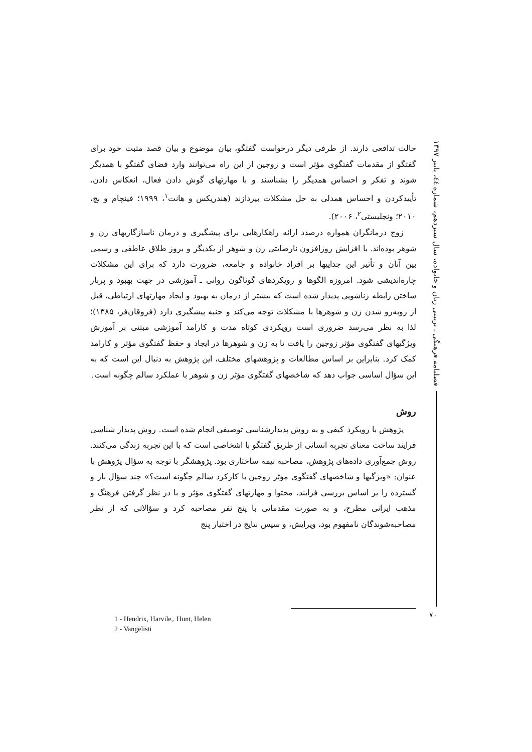حالت تدافعی دارند. از طرفی دیگر درخواست گفتگو، بیان موضوع و بیان قصد مثبت خود برای گفتگو از مقدمات گفتگوی مؤثر است و زوجین از این راه می‌توانند وارد فضای گفتگو با همدیگر شوند و تفکر و احساس همدیگر را بشناسند و با مهارتهای گوش دادن فعال، انعکاس دادن، تأییدکردن و احساس همدلی به حل مشکلات بپردازند (هندریکس و هانت<sup>۱</sup>، ۱۹۹۹؛ فینچام و بچ، ۲۰۱۰؛ ونجلیستی<sup>۲</sup>، ۲۰۰۶).
زوج درمانگران همواره درصدد ارائه راهکارهایی برای پیشگیری و درمان ناسازگاریهای زن و شوهر بوده‌اند. با افزایش روزافزون نارضایتی زن و شوهر از یکدیگر و بروز طلاق عاطفی و رسمی بین آنان و تأثیر این جداییها بر افراد خانواده و جامعه، ضرورت دارد که برای این مشکلات چاره‌اندیشی شود. امروزه الگوها و رویکردهای گوناگون روانی ـ آموزشی در جهت بهبود و پربار ساختن رابطه زناشویی پدیدار شده است که بیشتر از درمان به بهبود و ایجاد مهارتهای ارتباطی، قبل از روبه‌رو شدن زن و شوهرها با مشکلات توجه می‌کند و جنبه پیشگیری دارد (فروقان‌فر، ۱۳۸۵)؛ لذا به نظر می‌رسد ضروری است رویکردی کوتاه مدت و کارامد آموزشی مبتنی بر آموزش ویژگیهای گفتگوی مؤثر زوجین را یافت تا به زن و شوهرها در ایجاد و حفظ گفتگوی مؤثر و کارامد کمک کرد. بنابراین بر اساس مطالعات و پژوهشهای مختلف، این پژوهش به دنبال این است که به این سؤال اساسی جواب دهد که شاخصهای گفتگوی مؤثر زن و شوهر با عملکرد سالم چگونه است.
روش
پژوهش با رویکرد کیفی و به روش پدیدارشناسی توصیفی انجام شده است. روش پدیدار شناسی فرایند ساخت معنای تجربه انسانی از طریق گفتگو با اشخاصی است که با این تجربه زندگی می‌کنند. روش جمع‌آوری داده‌های پژوهش، مصاحبه نیمه ساختاری بود. پژوهشگر با توجه به سؤال پژوهش با عنوان: «ویژگیها و شاخصهای گفتگوی مؤثر زوجین با کارکرد سالم چگونه است؟» چند سؤال باز و گسترده را بر اساس بررسی فرایند، محتوا و مهارتهای گفتگوی مؤثر و با در نظر گرفتن فرهنگ و مذهب ایرانی مطرح، و به صورت مقدماتی با پنج نفر مصاحبه کرد و سؤالاتی که از نظر مصاحبه‌شوندگان نامفهوم بود، ویرایش، و سپس نتایج در اختیار پنج
فصلنامه فرهنگی ـ تربیتی زنان و خانواده، سال سیزدهم، شماره ٤٤، پاییز ۱۳۹۷
۷۰
1 - Hendrix, Harvile,. Hunt, Helen
2 - Vangelisti